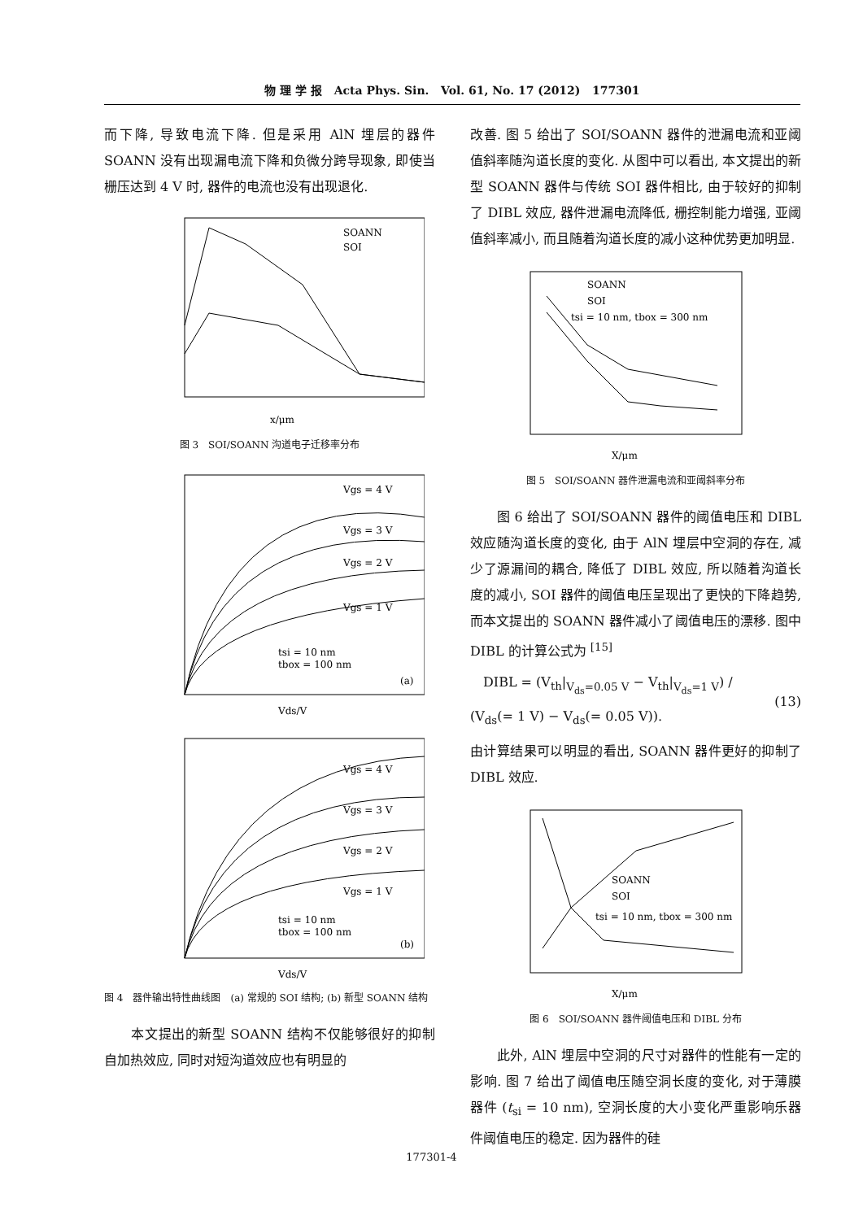物 理 学 报 Acta Phys. Sin. Vol. 61, No. 17 (2012) 177301
而下降, 导致电流下降. 但是采用 AlN 埋层的器件 SOANN 没有出现漏电流下降和负微分跨导现象, 即使当栅压达到 4 V 时, 器件的电流也没有出现退化.
SOANN
SOI
x/μm
图 3　SOI/SOANN 沟道电子迁移率分布
Vgs = 4 V
Vgs = 3 V
Vgs = 2 V
Vgs = 1 V
tsi = 10 nm
tbox = 100 nm
(a)
Vds/V
Vgs = 4 V
Vgs = 3 V
Vgs = 2 V
Vgs = 1 V
tsi = 10 nm
tbox = 100 nm
(b)
Vds/V
图 4　器件输出特性曲线图　(a) 常规的 SOI 结构; (b) 新型 SOANN 结构
　　本文提出的新型 SOANN 结构不仅能够很好的抑制自加热效应, 同时对短沟道效应也有明显的
改善. 图 5 给出了 SOI/SOANN 器件的泄漏电流和亚阈值斜率随沟道长度的变化. 从图中可以看出, 本文提出的新型 SOANN 器件与传统 SOI 器件相比, 由于较好的抑制了 DIBL 效应, 器件泄漏电流降低, 栅控制能力增强, 亚阈值斜率减小, 而且随着沟道长度的减小这种优势更加明显.
SOANN
SOI
tsi = 10 nm, tbox = 300 nm
X/μm
图 5　SOI/SOANN 器件泄漏电流和亚阈斜率分布
　　图 6 给出了 SOI/SOANN 器件的阈值电压和 DIBL 效应随沟道长度的变化, 由于 AlN 埋层中空洞的存在, 减少了源漏间的耦合, 降低了 DIBL 效应, 所以随着沟道长度的减小, SOI 器件的阈值电压呈现出了更快的下降趋势, 而本文提出的 SOANN 器件减小了阈值电压的漂移. 图中 DIBL 的计算公式为 <sup>[15]</sup>
　DIBL = (V<sub>th</sub>|<sub>V<sub>ds</sub>=0.05 V</sub> − V<sub>th</sub>|<sub>V<sub>ds</sub>=1 V</sub>) / (V<sub>ds</sub>(= 1 V) − V<sub>ds</sub>(= 0.05 V)). (13)
由计算结果可以明显的看出, SOANN 器件更好的抑制了 DIBL 效应.
SOANN
SOI
tsi = 10 nm, tbox = 300 nm
X/μm
图 6　SOI/SOANN 器件阈值电压和 DIBL 分布
　　此外, AlN 埋层中空洞的尺寸对器件的性能有一定的影响. 图 7 给出了阈值电压随空洞长度的变化, 对于薄膜器件 (t<sub>si</sub> = 10 nm), 空洞长度的大小变化严重影响乐器件阈值电压的稳定. 因为器件的硅
177301-4